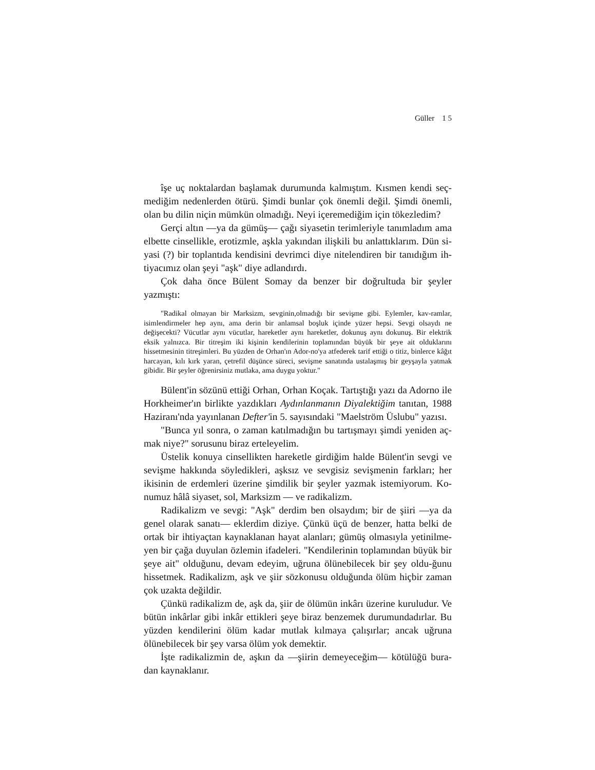Güller 1 5
îşe uç noktalardan başlamak durumunda kalmıştım. Kısmen kendi seç-mediğim nedenlerden ötürü. Şimdi bunlar çok önemli değil. Şimdi önemli, olan bu dilin niçin mümkün olmadığı. Neyi içeremediğim için tökezledim?
Gerçi altın —ya da gümüş— çağı siyasetin terimleriyle tanımladım ama elbette cinsellikle, erotizmle, aşkla yakından ilişkili bu anlattıklarım. Dün si-yasi (?) bir toplantıda kendisini devrimci diye nitelendiren bir tanıdığım ih-tiyacımız olan şeyi "aşk" diye adlandırdı.
Çok daha önce Bülent Somay da benzer bir doğrultuda bir şeyler yazmıştı:
"Radikal olmayan bir Marksizm, sevginin,olmadığı bir sevişme gibi. Eylemler, kav-ramlar, isimlendirmeler hep aynı, ama derin bir anlamsal boşluk içinde yüzer hepsi. Sevgi olsaydı ne değişecekti? Vücutlar aynı vücutlar, hareketler aynı hareketler, dokunuş aynı dokunuş. Bir elektrik eksik yalnızca. Bir titreşim iki kişinin kendilerinin toplamından büyük bir şeye ait olduklarını hissetmesinin titreşimleri. Bu yüzden de Orhan'ın Ador-no'ya atfederek tarif ettiği o titiz, binlerce kâğıt harcayan, kılı kırk yaran, çetrefil düşünce süreci, sevişme sanatında ustalaşmış bir geyşayla yatmak gibidir. Bir şeyler öğrenirsiniz mutlaka, ama duygu yoktur."
Bülent'in sözünü ettiği Orhan, Orhan Koçak. Tartıştığı yazı da Adorno ile Horkheimer'ın birlikte yazdıkları Aydınlanmanın Diyalektiğim tanıtan, 1988 Haziranı'nda yayınlanan Defter'in 5. sayısındaki "Maelström Üslubu" yazısı.
"Bunca yıl sonra, o zaman katılmadığın bu tartışmayı şimdi yeniden aç-mak niye?" sorusunu biraz erteleyelim.
Üstelik konuya cinsellikten hareketle girdiğim halde Bülent'in sevgi ve sevişme hakkında söyledikleri, aşksız ve sevgisiz sevişmenin farkları; her ikisinin de erdemleri üzerine şimdilik bir şeyler yazmak istemiyorum. Ko-numuz hâlâ siyaset, sol, Marksizm — ve radikalizm.
Radikalizm ve sevgi: "Aşk" derdim ben olsaydım; bir de şiiri —ya da genel olarak sanatı— eklerdim diziye. Çünkü üçü de benzer, hatta belki de ortak bir ihtiyaçtan kaynaklanan hayat alanları; gümüş olmasıyla yetinilme-yen bir çağa duyulan özlemin ifadeleri. "Kendilerinin toplamından büyük bir şeye ait" olduğunu, devam edeyim, uğruna ölünebilecek bir şey oldu-ğunu hissetmek. Radikalizm, aşk ve şiir sözkonusu olduğunda ölüm hiçbir zaman çok uzakta değildir.
Çünkü radikalizm de, aşk da, şiir de ölümün inkârı üzerine kuruludur. Ve bütün inkârlar gibi inkâr ettikleri şeye biraz benzemek durumundadırlar. Bu yüzden kendilerini ölüm kadar mutlak kılmaya çalışırlar; ancak uğruna ölünebilecek bir şey varsa ölüm yok demektir.
İşte radikalizmin de, aşkın da —şiirin demeyeceğim— kötülüğü bura-dan kaynaklanır.